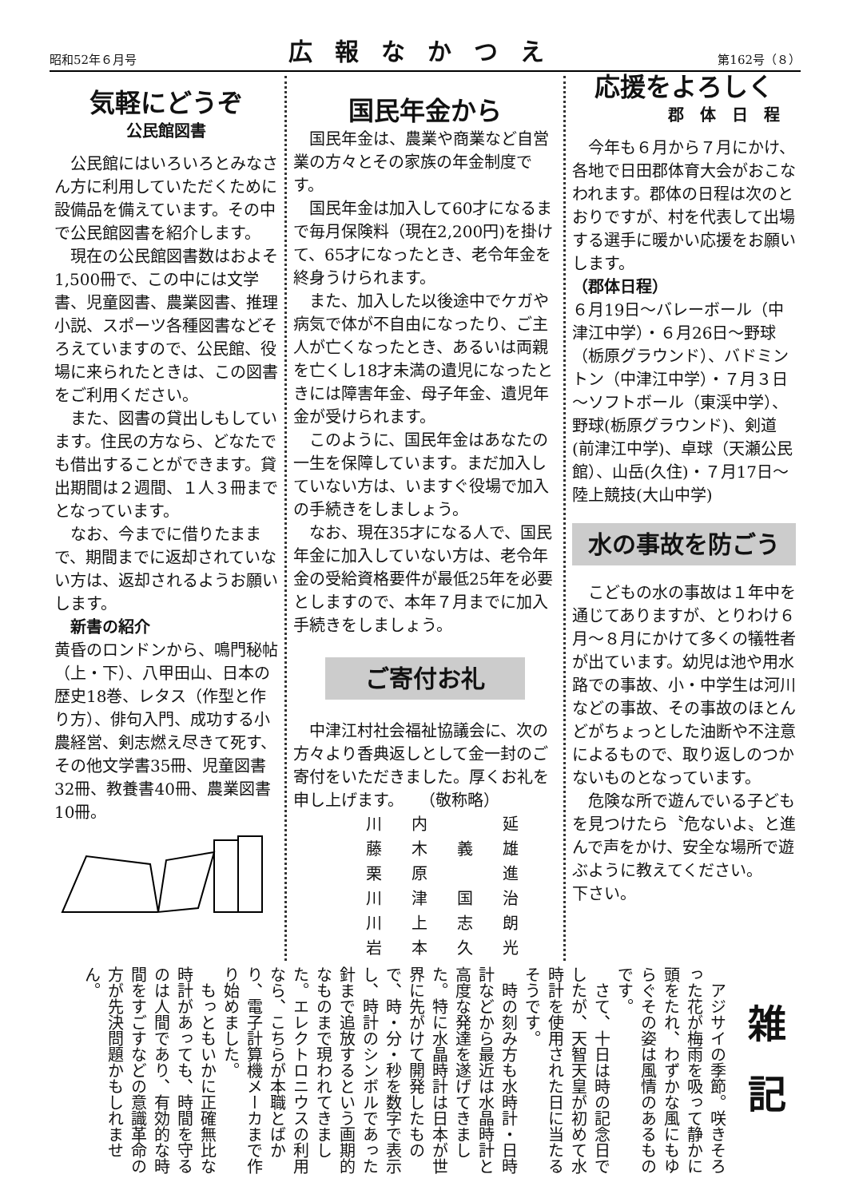昭和52年６月号 広報なかつえ 第162号（８）
気軽にどうぞ
公民館図書
公民館にはいろいろとみなさん方に利用していただくために設備品を備えています。その中で公民館図書を紹介します。
現在の公民館図書数はおよそ 1,500冊で、この中には文学書、児童図書、農業図書、推理小説、スポーツ各種図書などそろえていますので、公民館、役場に来られたときは、この図書をご利用ください。
また、図書の貸出しもしています。住民の方なら、どなたでも借出することができます。貸出期間は２週間、１人３冊までとなっています。
なお、今までに借りたままで、期間までに返却されていない方は、返却されるようお願いします。
新書の紹介
黄昏のロンドンから、鳴門秘帖（上・下）、八甲田山、日本の歴史18巻、レタス（作型と作り方）、俳句入門、成功する小農経営、剣志燃え尽きて死す、その他文学書35冊、児童図書32冊、教養書40冊、農業図書10冊。
国民年金から
国民年金は、農業や商業など自営業の方々とその家族の年金制度です。
国民年金は加入して60才になるまで毎月保険料（現在2,200円)を掛けて、65才になったとき、老令年金を終身うけられます。
また、加入した以後途中でケガや病気で体が不自由になったり、ご主人が亡くなったとき、あるいは両親を亡くし18才未満の遺児になったときには障害年金、母子年金、遺児年金が受けられます。
このように、国民年金はあなたの一生を保障しています。まだ加入していない方は、いますぐ役場で加入の手続きをしましょう。
なお、現在35才になる人で、国民年金に加入していない方は、老令年金の受給資格要件が最低25年を必要としますので、本年７月までに加入手続きをしましょう。
ご寄付お礼
中津江村社会福祉協議会に、次の方々より香典返しとして金一封のご寄付をいただきました。厚くお礼を申し上げます。　　（敬称略）
| 川 | 内 | | 延 |
| 藤 | 木 | 義 | 雄 |
| 栗 | 原 | | 進 |
| 川 | 津 | 国 | 治 |
| 川 | 上 | 志 | 朗 |
| 岩 | 本 | 久 | 光 |
応援をよろしく
郡体日程
今年も６月から７月にかけ、各地で日田郡体育大会がおこなわれます。郡体の日程は次のとおりですが、村を代表して出場する選手に暖かい応援をお願いします。
（郡体日程）
６月19日～バレーボール（中津江中学）・６月26日～野球（栃原グラウンド）、バドミントン（中津江中学）・７月３日～ソフトボール（東渓中学）、野球(栃原グラウンド)、剣道(前津江中学)、卓球（天瀬公民館）、山岳(久住)・７月17日～陸上競技(大山中学)
水の事故を防ごう
こどもの水の事故は１年中を通じてありますが、とりわけ６月～８月にかけて多くの犠牲者が出ています。幼児は池や用水路での事故、小・中学生は河川などの事故、その事故のほとんどがちょっとした油断や不注意によるもので、取り返しのつかないものとなっています。
危険な所で遊んでいる子どもを見つけたら〝危ないよ〟と進んで声をかけ、安全な場所で遊ぶように教えてください。
下さい。
雑記
アジサイの季節。咲きそろった花が梅雨を吸って静かに頭をたれ、わずかな風にもゆらぐその姿は風情のあるものです。
さて、十日は時の記念日でしたが、天智天皇が初めて水時計を使用された日に当たるそうです。
時の刻み方も水時計・日時計などから最近は水晶時計と高度な発達を遂げてきました。特に水晶時計は日本が世界に先がけて開発したもので、時・分・秒を数字で表示し、時計のシンボルであった針まで追放するという画期的なものまで現われてきました。エレクトロニウスの利用なら、こちらが本職とばかり、電子計算機メーカまで作り始めました。
もっともいかに正確無比な時計があっても、時間を守るのは人間であり、有効的な時間をすごすなどの意識革命の方が先決問題かもしれません。